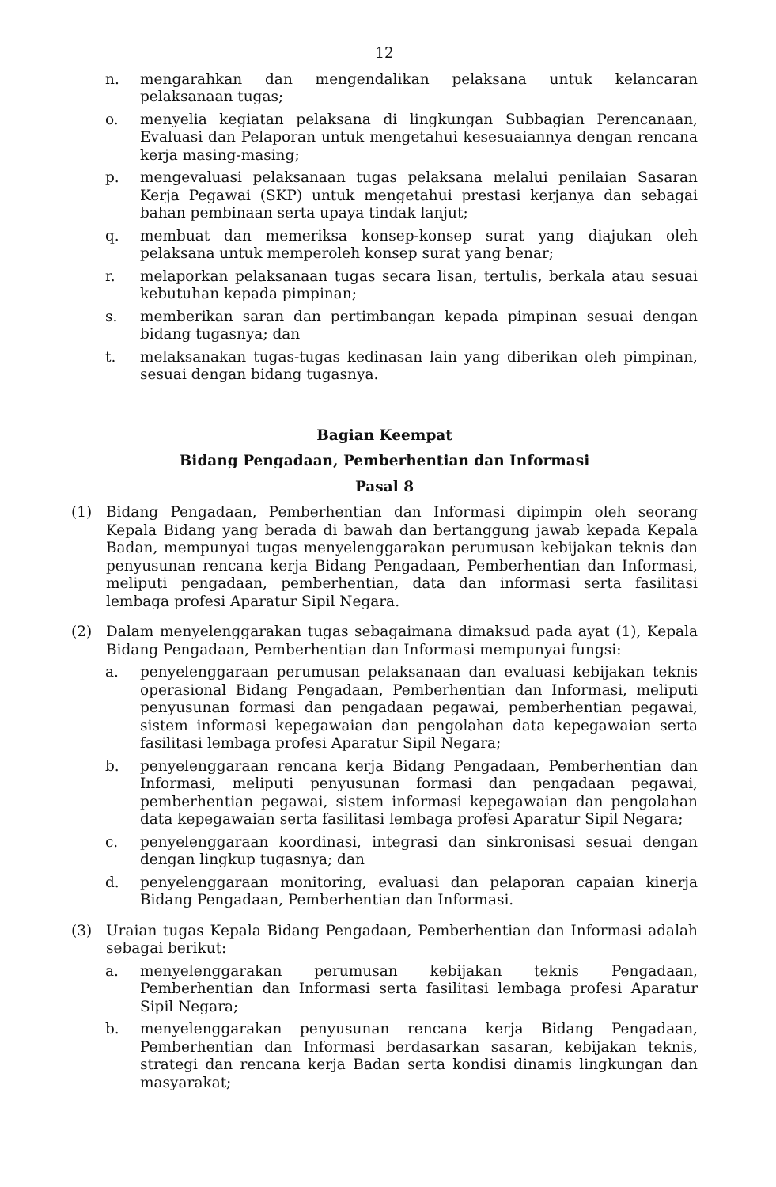12
n. mengarahkan dan mengendalikan pelaksana untuk kelancaran pelaksanaan tugas;
o. menyelia kegiatan pelaksana di lingkungan Subbagian Perencanaan, Evaluasi dan Pelaporan untuk mengetahui kesesuaiannya dengan rencana kerja masing-masing;
p. mengevaluasi pelaksanaan tugas pelaksana melalui penilaian Sasaran Kerja Pegawai (SKP) untuk mengetahui prestasi kerjanya dan sebagai bahan pembinaan serta upaya tindak lanjut;
q. membuat dan memeriksa konsep-konsep surat yang diajukan oleh pelaksana untuk memperoleh konsep surat yang benar;
r. melaporkan pelaksanaan tugas secara lisan, tertulis, berkala atau sesuai kebutuhan kepada pimpinan;
s. memberikan saran dan pertimbangan kepada pimpinan sesuai dengan bidang tugasnya; dan
t. melaksanakan tugas-tugas kedinasan lain yang diberikan oleh pimpinan, sesuai dengan bidang tugasnya.
Bagian Keempat
Bidang Pengadaan, Pemberhentian dan Informasi
Pasal 8
(1) Bidang Pengadaan, Pemberhentian dan Informasi dipimpin oleh seorang Kepala Bidang yang berada di bawah dan bertanggung jawab kepada Kepala Badan, mempunyai tugas menyelenggarakan perumusan kebijakan teknis dan penyusunan rencana kerja Bidang Pengadaan, Pemberhentian dan Informasi, meliputi pengadaan, pemberhentian, data dan informasi serta fasilitasi lembaga profesi Aparatur Sipil Negara.
(2) Dalam menyelenggarakan tugas sebagaimana dimaksud pada ayat (1), Kepala Bidang Pengadaan, Pemberhentian dan Informasi mempunyai fungsi:
a. penyelenggaraan perumusan pelaksanaan dan evaluasi kebijakan teknis operasional Bidang Pengadaan, Pemberhentian dan Informasi, meliputi penyusunan formasi dan pengadaan pegawai, pemberhentian pegawai, sistem informasi kepegawaian dan pengolahan data kepegawaian serta fasilitasi lembaga profesi Aparatur Sipil Negara;
b. penyelenggaraan rencana kerja Bidang Pengadaan, Pemberhentian dan Informasi, meliputi penyusunan formasi dan pengadaan pegawai, pemberhentian pegawai, sistem informasi kepegawaian dan pengolahan data kepegawaian serta fasilitasi lembaga profesi Aparatur Sipil Negara;
c. penyelenggaraan koordinasi, integrasi dan sinkronisasi sesuai dengan dengan lingkup tugasnya; dan
d. penyelenggaraan monitoring, evaluasi dan pelaporan capaian kinerja Bidang Pengadaan, Pemberhentian dan Informasi.
(3) Uraian tugas Kepala Bidang Pengadaan, Pemberhentian dan Informasi adalah sebagai berikut:
a. menyelenggarakan perumusan kebijakan teknis Pengadaan, Pemberhentian dan Informasi serta fasilitasi lembaga profesi Aparatur Sipil Negara;
b. menyelenggarakan penyusunan rencana kerja Bidang Pengadaan, Pemberhentian dan Informasi berdasarkan sasaran, kebijakan teknis, strategi dan rencana kerja Badan serta kondisi dinamis lingkungan dan masyarakat;